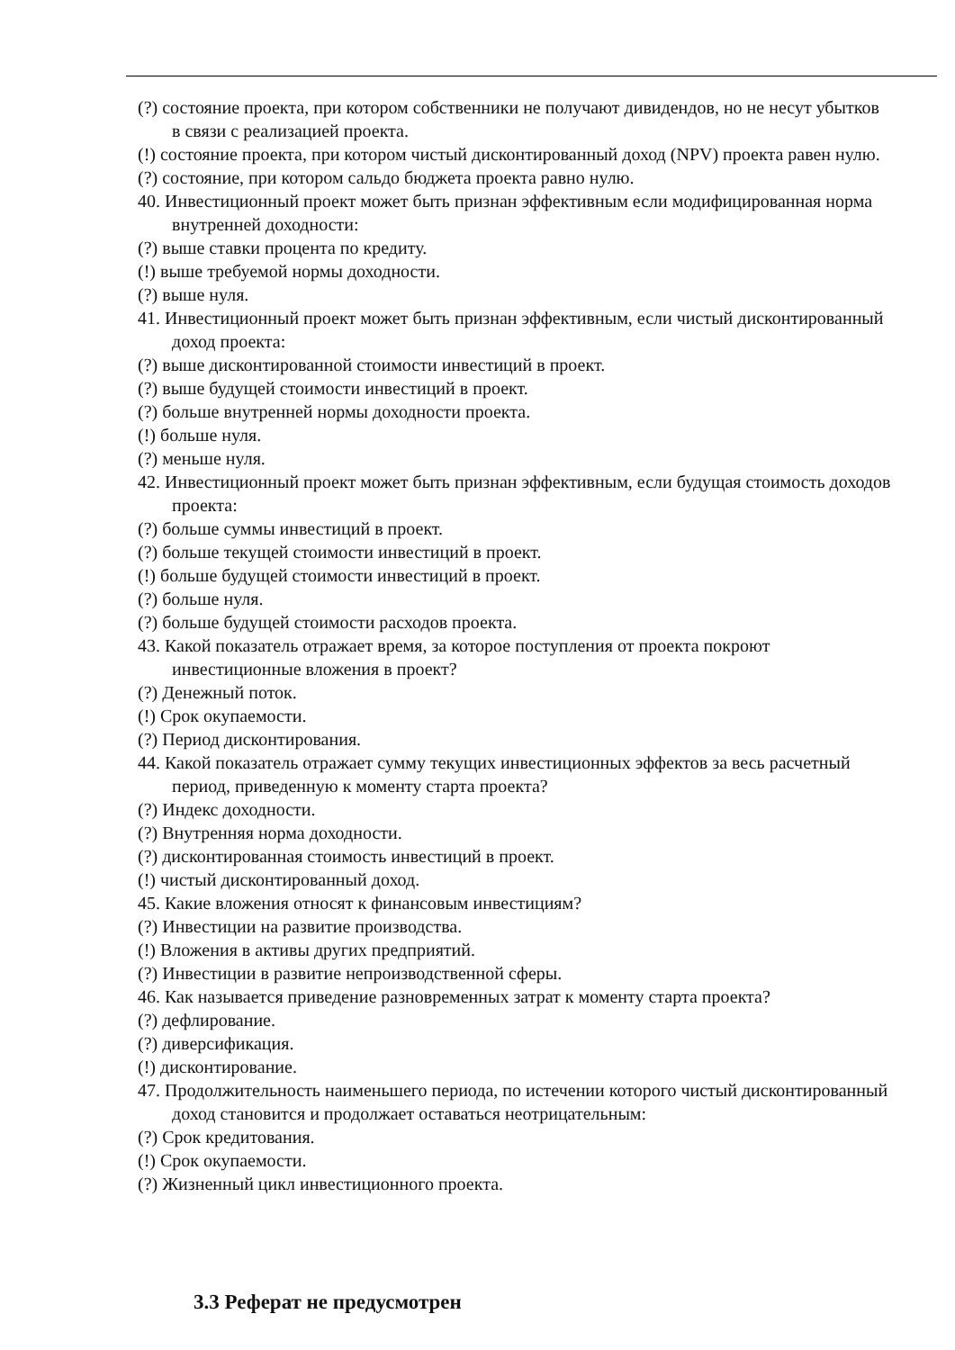(?) состояние проекта, при котором собственники не получают дивидендов, но не несут убытков в связи с реализацией проекта.
(!) состояние проекта, при котором чистый дисконтированный доход (NPV) проекта равен нулю.
(?) состояние, при котором сальдо бюджета проекта равно нулю.
40. Инвестиционный проект может быть признан эффективным если модифицированная норма внутренней доходности:
(?) выше ставки процента по кредиту.
(!) выше требуемой нормы доходности.
(?) выше нуля.
41. Инвестиционный проект может быть признан эффективным, если чистый дисконтированный доход проекта:
(?) выше дисконтированной стоимости инвестиций в проект.
(?) выше будущей стоимости инвестиций в проект.
(?) больше внутренней нормы доходности проекта.
(!) больше нуля.
(?) меньше нуля.
42. Инвестиционный проект может быть признан эффективным, если будущая стоимость доходов проекта:
(?) больше суммы инвестиций в проект.
(?) больше текущей стоимости инвестиций в проект.
(!) больше будущей стоимости инвестиций в проект.
(?) больше нуля.
(?) больше будущей стоимости расходов проекта.
43. Какой показатель отражает время, за которое поступления от проекта покроют инвестиционные вложения в проект?
(?) Денежный поток.
(!) Срок окупаемости.
(?) Период дисконтирования.
44. Какой показатель отражает сумму текущих инвестиционных эффектов за весь расчетный период, приведенную к моменту старта проекта?
(?) Индекс доходности.
(?) Внутренняя норма доходности.
(?) дисконтированная стоимость инвестиций в проект.
(!) чистый дисконтированный доход.
45. Какие вложения относят к финансовым инвестициям?
(?) Инвестиции на развитие производства.
(!) Вложения в активы других предприятий.
(?) Инвестиции в развитие непроизводственной сферы.
46. Как называется приведение разновременных затрат к моменту старта проекта?
(?) дефлирование.
(?) диверсификация.
(!) дисконтирование.
47. Продолжительность наименьшего периода, по истечении которого чистый дисконтированный доход становится и продолжает оставаться неотрицательным:
(?) Срок кредитования.
(!) Срок окупаемости.
(?) Жизненный цикл инвестиционного проекта.
3.3 Реферат не предусмотрен